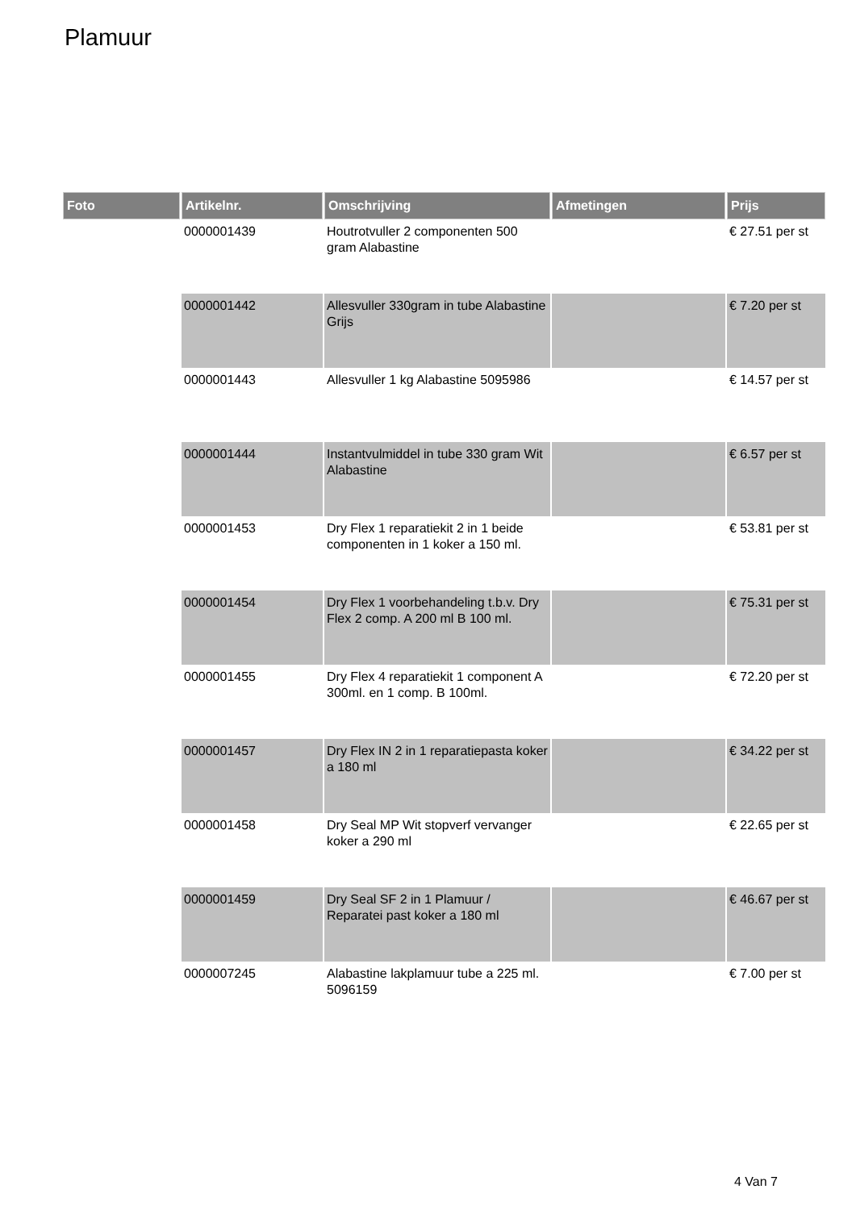Plamuur
| Foto | Artikelnr. | Omschrijving | Afmetingen | Prijs |
| --- | --- | --- | --- | --- |
| | 0000001439 | Houtrotvuller 2 componenten 500 gram Alabastine | | € 27.51 per st |
| | 0000001442 | Allesvuller 330gram in tube Alabastine Grijs | | € 7.20 per st |
| | 0000001443 | Allesvuller 1 kg Alabastine 5095986 | | € 14.57 per st |
| | 0000001444 | Instantvulmiddel in tube 330 gram Wit Alabastine | | € 6.57 per st |
| | 0000001453 | Dry Flex 1 reparatiekit 2 in 1 beide componenten in 1 koker a 150 ml. | | € 53.81 per st |
| | 0000001454 | Dry Flex 1 voorbehandeling t.b.v. Dry Flex 2 comp. A 200 ml B 100 ml. | | € 75.31 per st |
| | 0000001455 | Dry Flex 4 reparatiekit 1 component A 300ml. en 1 comp. B 100ml. | | € 72.20 per st |
| | 0000001457 | Dry Flex IN 2 in 1 reparatiepasta koker a 180 ml | | € 34.22 per st |
| | 0000001458 | Dry Seal MP Wit stopverf vervanger koker a 290 ml | | € 22.65 per st |
| | 0000001459 | Dry Seal SF 2 in 1 Plamuur / Reparatei past koker a 180 ml | | € 46.67 per st |
| | 0000007245 | Alabastine lakplamuur tube a 225 ml. 5096159 | | € 7.00 per st |
4 Van 7